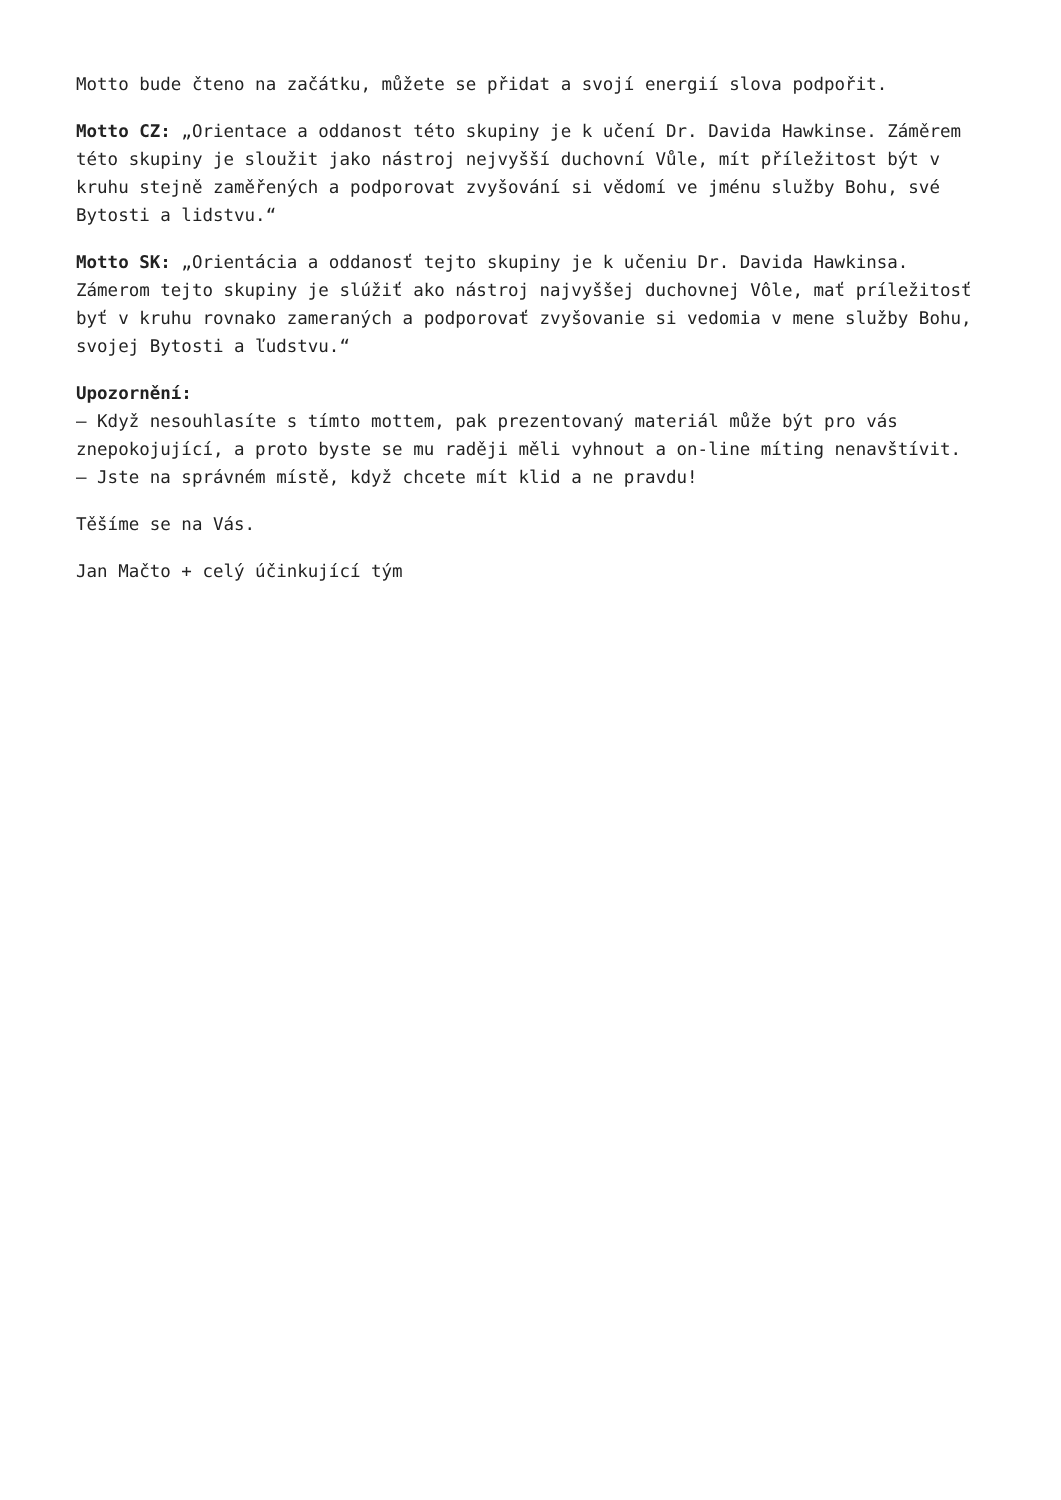Motto bude čteno na začátku, můžete se přidat a svojí energií slova podpořit.
Motto CZ: „Orientace a oddanost této skupiny je k učení Dr. Davida Hawkinse. Záměrem této skupiny je sloužit jako nástroj nejvyšší duchovní Vůle, mít příležitost být v kruhu stejně zaměřených a podporovat zvyšování si vědomí ve jménu služby Bohu, své Bytosti a lidstvu.“
Motto SK: „Orientácia a oddanosť tejto skupiny je k učeniu Dr. Davida Hawkinsa. Zámerom tejto skupiny je slúžiť ako nástroj najvyššej duchovnej Vôle, mať príležitosť byť v kruhu rovnako zameraných a podporovať zvyšovanie si vedomia v mene služby Bohu, svojej Bytosti a ľudstvu.“
Upozornění:
– Když nesouhlasíte s tímto mottem, pak prezentovaný materiál může být pro vás znepokojující, a proto byste se mu raději měli vyhnout a on-line míting nenavštívit.
– Jste na správném místě, když chcete mít klid a ne pravdu!
Těšíme se na Vás.
Jan Mačto + celý účinkující tým